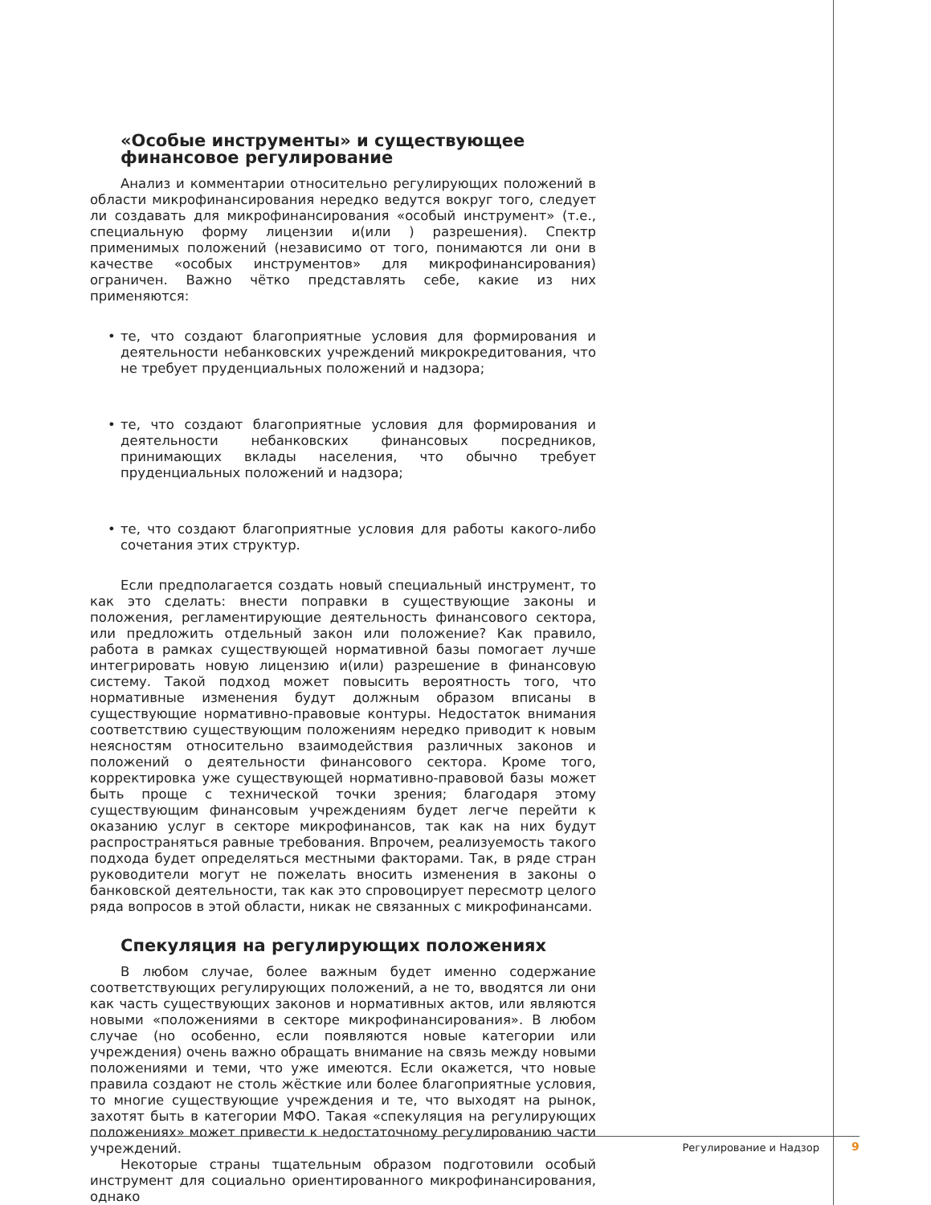«Особые инструменты» и существующее финансовое регулирование
Анализ и комментарии относительно регулирующих положений в области микрофинансирования нередко ведутся вокруг того, следует ли создавать для микрофинансирования «особый инструмент» (т.е., специальную форму лицензии и(или ) разрешения). Спектр применимых положений (независимо от того, понимаются ли они в качестве «особых инструментов» для микрофинансирования) ограничен. Важно чётко представлять себе, какие из них применяются:
• те, что создают благоприятные условия для формирования и деятельности небанковских учреждений микрокредитования, что не требует пруденциальных положений и надзора;
• те, что создают благоприятные условия для формирования и деятельности небанковских финансовых посредников, принимающих вклады населения, что обычно требует пруденциальных положений и надзора;
• те, что создают благоприятные условия для работы какого-либо сочетания этих структур.
Если предполагается создать новый специальный инструмент, то как это сделать: внести поправки в существующие законы и положения, регламентирующие деятельность финансового сектора, или предложить отдельный закон или положение? Как правило, работа в рамках существующей нормативной базы помогает лучше интегрировать новую лицензию и(или) разрешение в финансовую систему. Такой подход может повысить вероятность того, что нормативные изменения будут должным образом вписаны в существующие нормативно-правовые контуры. Недостаток внимания соответствию существующим положениям нередко приводит к новым неясностям относительно взаимодействия различных законов и положений о деятельности финансового сектора. Кроме того, корректировка уже существующей нормативно-правовой базы может быть проще с технической точки зрения; благодаря этому существующим финансовым учреждениям будет легче перейти к оказанию услуг в секторе микрофинансов, так как на них будут распространяться равные требования. Впрочем, реализуемость такого подхода будет определяться местными факторами. Так, в ряде стран руководители могут не пожелать вносить изменения в законы о банковской деятельности, так как это спровоцирует пересмотр целого ряда вопросов в этой области, никак не связанных с микрофинансами.
Спекуляция на регулирующих положениях
В любом случае, более важным будет именно содержание соответствующих регулирующих положений, а не то, вводятся ли они как часть существующих законов и нормативных актов, или являются новыми «положениями в секторе микрофинансирования». В любом случае (но особенно, если появляются новые категории или учреждения) очень важно обращать внимание на связь между новыми положениями и теми, что уже имеются. Если окажется, что новые правила создают не столь жёсткие или более благоприятные условия, то многие существующие учреждения и те, что выходят на рынок, захотят быть в категории МФО. Такая «спекуляция на регулирующих положениях» может привести к недостаточному регулированию части учреждений.
Некоторые страны тщательным образом подготовили особый инструмент для социально ориентированного микрофинансирования, однако
Регулирование и Надзор 9